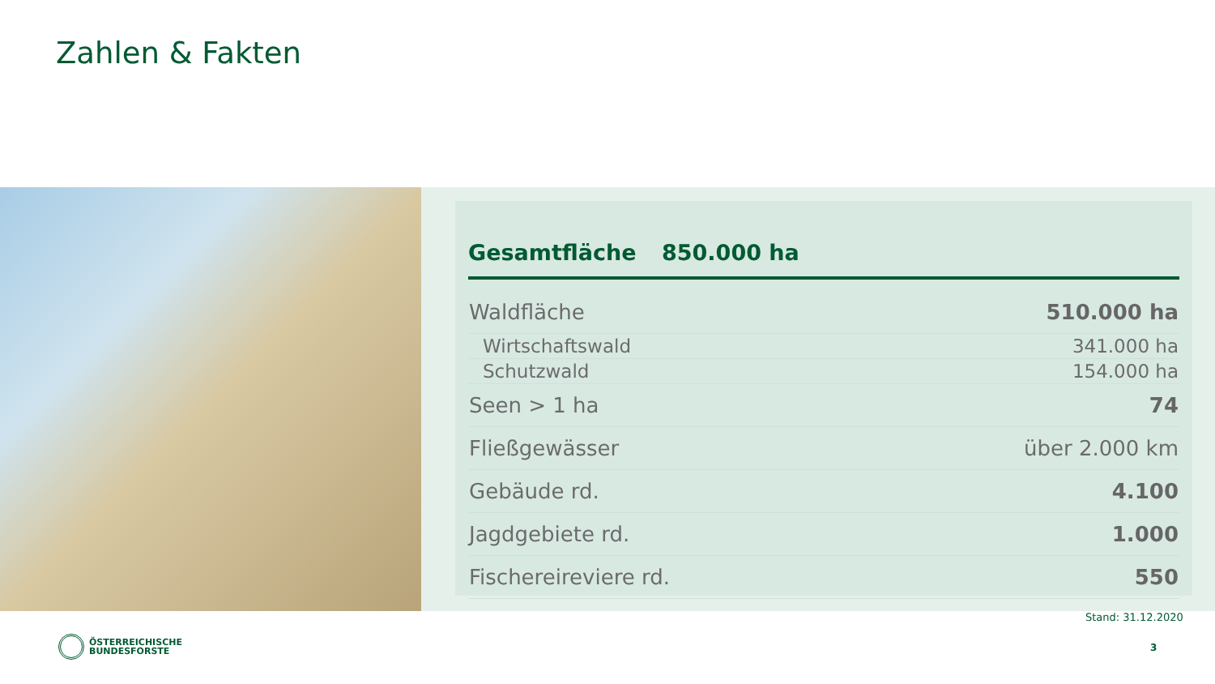Zahlen & Fakten
Gesamtfläche 850.000 ha
| Waldfläche | 510.000 ha |
| Wirtschaftswald | 341.000 ha |
| Schutzwald | 154.000 ha |
| Seen > 1 ha | 74 |
| Fließgewässer | über 2.000 km |
| Gebäude rd. | 4.100 |
| Jagdgebiete rd. | 1.000 |
| Fischereireviere rd. | 550 |
Stand: 31.12.2020
ÖSTERREICHISCHE
BUNDESFORSTE
3